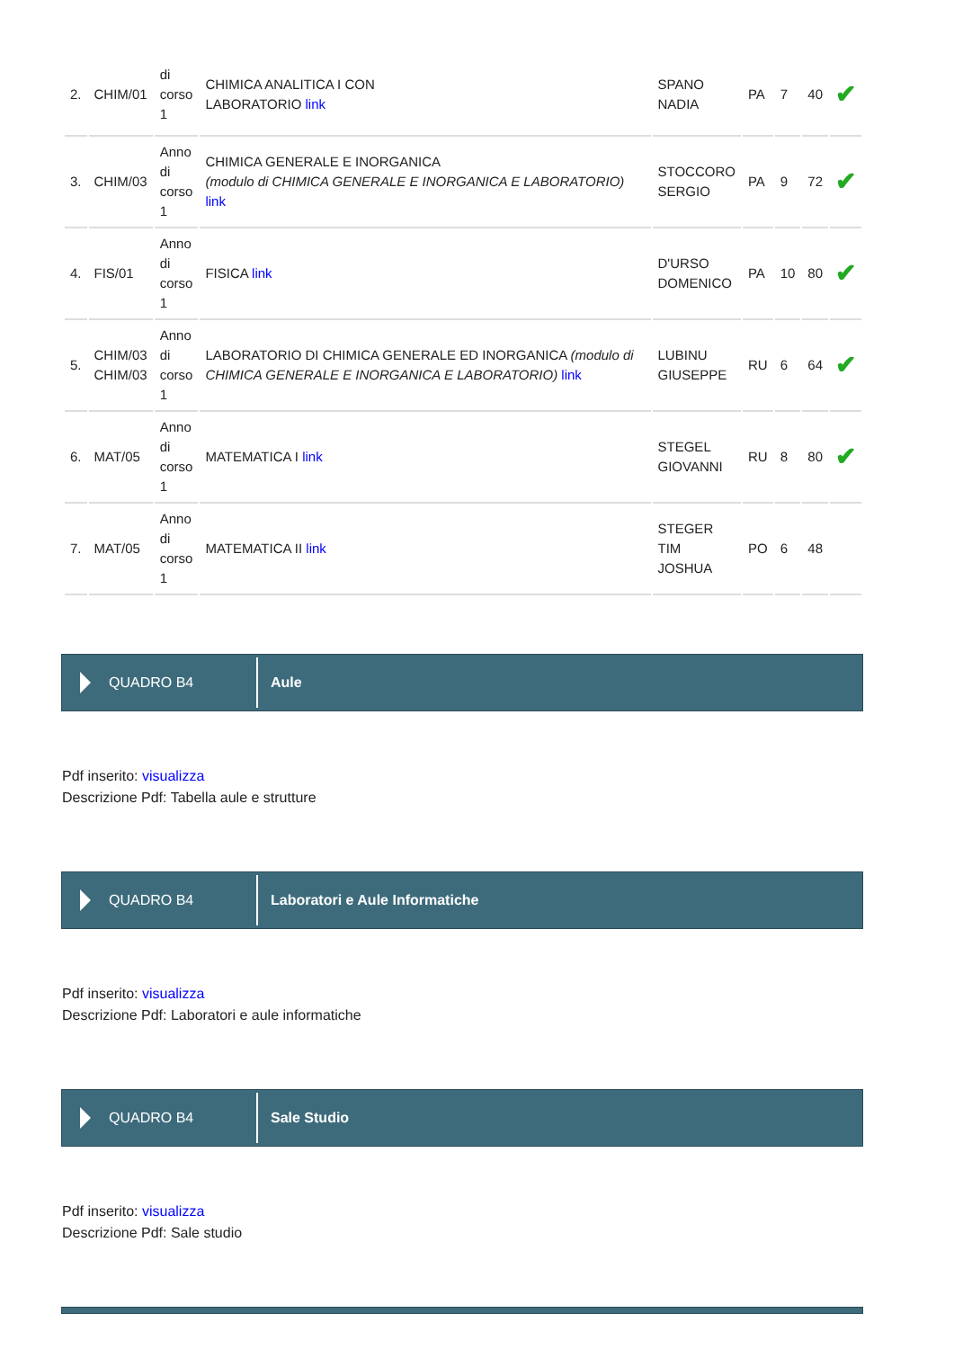| 2. | CHIM/01 | di corso 1 | CHIMICA ANALITICA I CON LABORATORIO link | SPANO NADIA | PA | 7 | 40 | ✔ |
| 3. | CHIM/03 | Anno di corso 1 | CHIMICA GENERALE E INORGANICA (modulo di CHIMICA GENERALE E INORGANICA E LABORATORIO) link | STOCCORO SERGIO | PA | 9 | 72 | ✔ |
| 4. | FIS/01 | Anno di corso 1 | FISICA link | D'URSO DOMENICO | PA | 10 | 80 | ✔ |
| 5. | CHIM/03 CHIM/03 | Anno di corso 1 | LABORATORIO DI CHIMICA GENERALE ED INORGANICA (modulo di CHIMICA GENERALE E INORGANICA E LABORATORIO) link | LUBINU GIUSEPPE | RU | 6 | 64 | ✔ |
| 6. | MAT/05 | Anno di corso 1 | MATEMATICA I link | STEGEL GIOVANNI | RU | 8 | 80 | ✔ |
| 7. | MAT/05 | Anno di corso 1 | MATEMATICA II link | STEGER TIM JOSHUA | PO | 6 | 48 | |
QUADRO B4
Aule
Pdf inserito: visualizza
Descrizione Pdf: Tabella aule e strutture
QUADRO B4
Laboratori e Aule Informatiche
Pdf inserito: visualizza
Descrizione Pdf: Laboratori e aule informatiche
QUADRO B4
Sale Studio
Pdf inserito: visualizza
Descrizione Pdf: Sale studio